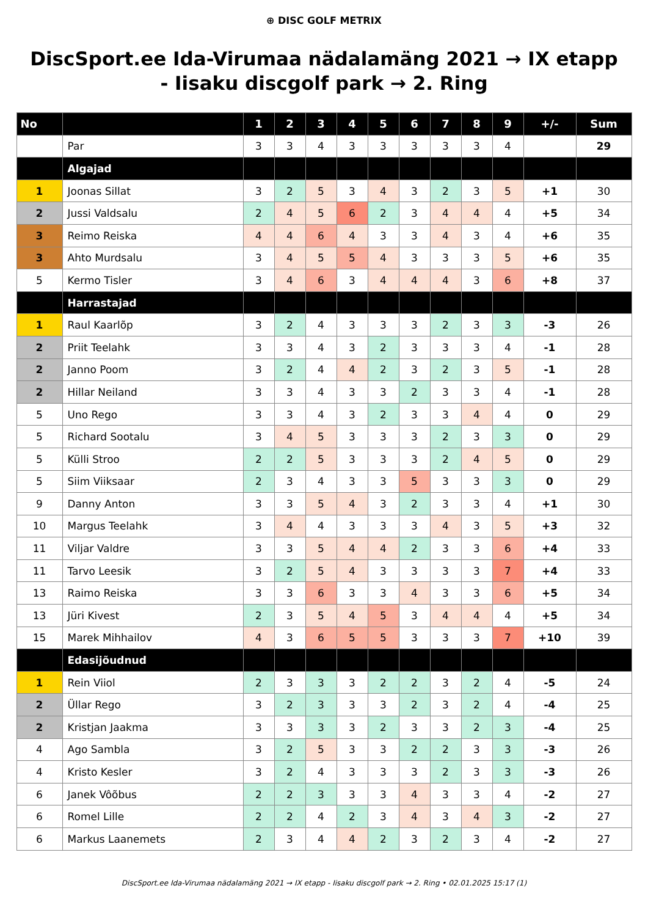⊕ DISC GOLF METRIX
DiscSport.ee Ida-Virumaa nädalamäng 2021 → IX etapp - Iisaku discgolf park → 2. Ring
| No | | 1 | 2 | 3 | 4 | 5 | 6 | 7 | 8 | 9 | +/- | Sum |
| --- | --- | --- | --- | --- | --- | --- | --- | --- | --- | --- | --- | --- |
| | Par | 3 | 3 | 4 | 3 | 3 | 3 | 3 | 3 | 4 | | 29 |
| | Algajad | | | | | | | | | | | |
| 1 | Joonas Sillat | 3 | 2 | 5 | 3 | 4 | 3 | 2 | 3 | 5 | +1 | 30 |
| 2 | Jussi Valdsalu | 2 | 4 | 5 | 6 | 2 | 3 | 4 | 4 | 4 | +5 | 34 |
| 3 | Reimo Reiska | 4 | 4 | 6 | 4 | 3 | 3 | 4 | 3 | 4 | +6 | 35 |
| 3 | Ahto Murdsalu | 3 | 4 | 5 | 5 | 4 | 3 | 3 | 3 | 5 | +6 | 35 |
| 5 | Kermo Tisler | 3 | 4 | 6 | 3 | 4 | 4 | 4 | 3 | 6 | +8 | 37 |
| | Harrastajad | | | | | | | | | | | |
| 1 | Raul Kaarlõp | 3 | 2 | 4 | 3 | 3 | 3 | 2 | 3 | 3 | -3 | 26 |
| 2 | Priit Teelahk | 3 | 3 | 4 | 3 | 2 | 3 | 3 | 3 | 4 | -1 | 28 |
| 2 | Janno Poom | 3 | 2 | 4 | 4 | 2 | 3 | 2 | 3 | 5 | -1 | 28 |
| 2 | Hillar Neiland | 3 | 3 | 4 | 3 | 3 | 2 | 3 | 3 | 4 | -1 | 28 |
| 5 | Uno Rego | 3 | 3 | 4 | 3 | 2 | 3 | 3 | 4 | 4 | 0 | 29 |
| 5 | Richard Sootalu | 3 | 4 | 5 | 3 | 3 | 3 | 2 | 3 | 3 | 0 | 29 |
| 5 | Külli Stroo | 2 | 2 | 5 | 3 | 3 | 3 | 2 | 4 | 5 | 0 | 29 |
| 5 | Siim Viiksaar | 2 | 3 | 4 | 3 | 3 | 5 | 3 | 3 | 3 | 0 | 29 |
| 9 | Danny Anton | 3 | 3 | 5 | 4 | 3 | 2 | 3 | 3 | 4 | +1 | 30 |
| 10 | Margus Teelahk | 3 | 4 | 4 | 3 | 3 | 3 | 4 | 3 | 5 | +3 | 32 |
| 11 | Viljar Valdre | 3 | 3 | 5 | 4 | 4 | 2 | 3 | 3 | 6 | +4 | 33 |
| 11 | Tarvo Leesik | 3 | 2 | 5 | 4 | 3 | 3 | 3 | 3 | 7 | +4 | 33 |
| 13 | Raimo Reiska | 3 | 3 | 6 | 3 | 3 | 4 | 3 | 3 | 6 | +5 | 34 |
| 13 | Jüri Kivest | 2 | 3 | 5 | 4 | 5 | 3 | 4 | 4 | 4 | +5 | 34 |
| 15 | Marek Mihhailov | 4 | 3 | 6 | 5 | 5 | 3 | 3 | 3 | 7 | +10 | 39 |
| | Edasijõudnud | | | | | | | | | | | |
| 1 | Rein Viiol | 2 | 3 | 3 | 3 | 2 | 2 | 3 | 2 | 4 | -5 | 24 |
| 2 | Üllar Rego | 3 | 2 | 3 | 3 | 3 | 2 | 3 | 2 | 4 | -4 | 25 |
| 2 | Kristjan Jaakma | 3 | 3 | 3 | 3 | 2 | 3 | 3 | 2 | 3 | -4 | 25 |
| 4 | Ago Sambla | 3 | 2 | 5 | 3 | 3 | 2 | 2 | 3 | 3 | -3 | 26 |
| 4 | Kristo Kesler | 3 | 2 | 4 | 3 | 3 | 3 | 2 | 3 | 3 | -3 | 26 |
| 6 | Janek Vôõbus | 2 | 2 | 3 | 3 | 3 | 4 | 3 | 3 | 4 | -2 | 27 |
| 6 | Romel Lille | 2 | 2 | 4 | 2 | 3 | 4 | 3 | 4 | 3 | -2 | 27 |
| 6 | Markus Laanemets | 2 | 3 | 4 | 4 | 2 | 3 | 2 | 3 | 4 | -2 | 27 |
DiscSport.ee Ida-Virumaa nädalamäng 2021 → IX etapp - Iisaku discgolf park → 2. Ring • 02.01.2025 15:17 (1)